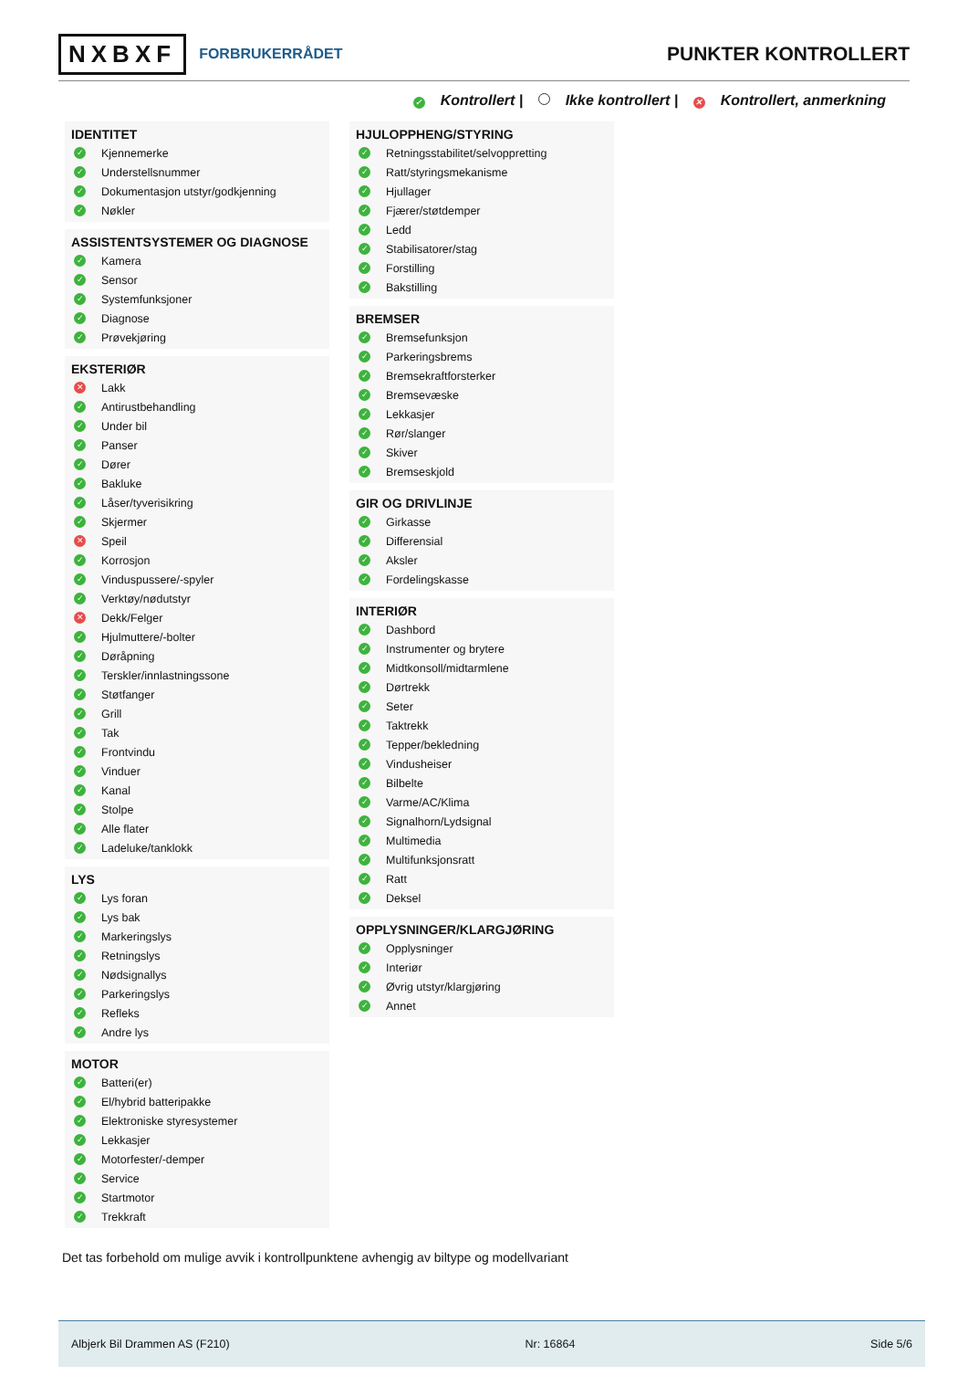NXBXF FORBRUKERRÅDET
PUNKTER KONTROLLERT
✓ Kontrollert | Ikke kontrollert | ✕ Kontrollert, anmerkning
IDENTITET
✓ Kjennemerke
✓ Understellsnummer
✓ Dokumentasjon utstyr/godkjenning
✓ Nøkler
ASSISTENTSYSTEMER OG DIAGNOSE
✓ Kamera
✓ Sensor
✓ Systemfunksjoner
✓ Diagnose
✓ Prøvekjøring
EKSTERIØR
✕ Lakk
✓ Antirustbehandling
✓ Under bil
✓ Panser
✓ Dører
✓ Bakluke
✓ Låser/tyverisikring
✓ Skjermer
✕ Speil
✓ Korrosjon
✓ Vinduspussere/-spyler
✓ Verktøy/nødutstyr
✕ Dekk/Felger
✓ Hjulmuttere/-bolter
✓ Døråpning
✓ Terskler/innlastningssone
✓ Støtfanger
✓ Grill
✓ Tak
✓ Frontvindu
✓ Vinduer
✓ Kanal
✓ Stolpe
✓ Alle flater
✓ Ladeluke/tanklokk
LYS
✓ Lys foran
✓ Lys bak
✓ Markeringslys
✓ Retningslys
✓ Nødsignallys
✓ Parkeringslys
✓ Refleks
✓ Andre lys
MOTOR
✓ Batteri(er)
✓ El/hybrid batteripakke
✓ Elektroniske styresystemer
✓ Lekkasjer
✓ Motorfester/-demper
✓ Service
✓ Startmotor
✓ Trekkraft
HJULOPPHENG/STYRING
✓ Retningsstabilitet/selvoppretting
✓ Ratt/styringsmekanisme
✓ Hjullager
✓ Fjærer/støtdemper
✓ Ledd
✓ Stabilisatorer/stag
✓ Forstilling
✓ Bakstilling
BREMSER
✓ Bremsefunksjon
✓ Parkeringsbrems
✓ Bremsekraftforsterker
✓ Bremsevæske
✓ Lekkasjer
✓ Rør/slanger
✓ Skiver
✓ Bremseskjold
GIR OG DRIVLINJE
✓ Girkasse
✓ Differensial
✓ Aksler
✓ Fordelingskasse
INTERIØR
✓ Dashbord
✓ Instrumenter og brytere
✓ Midtkonsoll/midtarmlene
✓ Dørtrekk
✓ Seter
✓ Taktrekk
✓ Tepper/bekledning
✓ Vindusheiser
✓ Bilbelte
✓ Varme/AC/Klima
✓ Signalhorn/Lydsignal
✓ Multimedia
✓ Multifunksjonsratt
✓ Ratt
✓ Deksel
OPPLYSNINGER/KLARGJØRING
✓ Opplysninger
✓ Interiør
✓ Øvrig utstyr/klargjøring
✓ Annet
Det tas forbehold om mulige avvik i kontrollpunktene avhengig av biltype og modellvariant
Albjerk Bil Drammen AS (F210) Nr: 16864 Side 5/6